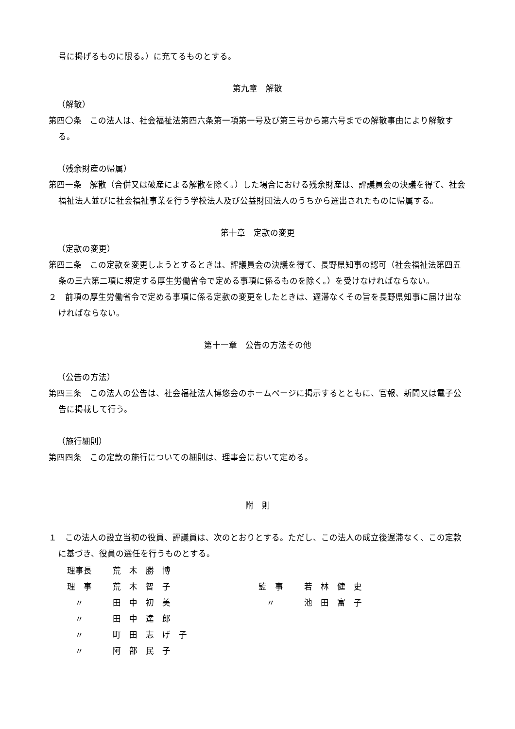号に掲げるものに限る。）に充てるものとする。
第九章　解散
（解散）
第四〇条　この法人は、社会福祉法第四六条第一項第一号及び第三号から第六号までの解散事由により解散する。
（残余財産の帰属）
第四一条　解散（合併又は破産による解散を除く。）した場合における残余財産は、評議員会の決議を得て、社会福祉法人並びに社会福祉事業を行う学校法人及び公益財団法人のうちから選出されたものに帰属する。
第十章　定款の変更
（定款の変更）
第四二条　この定款を変更しようとするときは、評議員会の決議を得て、長野県知事の認可（社会福祉法第四五条の三六第二項に規定する厚生労働省令で定める事項に係るものを除く。）を受けなければならない。
２　前項の厚生労働省令で定める事項に係る定款の変更をしたときは、遅滞なくその旨を長野県知事に届け出なければならない。
第十一章　公告の方法その他
（公告の方法）
第四三条　この法人の公告は、社会福祉法人博悠会のホームページに掲示するとともに、官報、新聞又は電子公告に掲載して行う。
（施行細則）
第四四条　この定款の施行についての細則は、理事会において定める。
附　則
１　この法人の設立当初の役員、評議員は、次のとおりとする。ただし、この法人の成立後遅滞なく、この定款に基づき、役員の選任を行うものとする。
| 理事長 | 荒 木 勝 博 | | |
| 理 事 | 荒 木 智 子 | 監 事 | 若 林 健 史 |
| 〃 | 田 中 初 美 | 〃 | 池 田 富 子 |
| 〃 | 田 中 達 郎 | | |
| 〃 | 町 田 志 げ 子 | | |
| 〃 | 阿 部 民 子 | | |